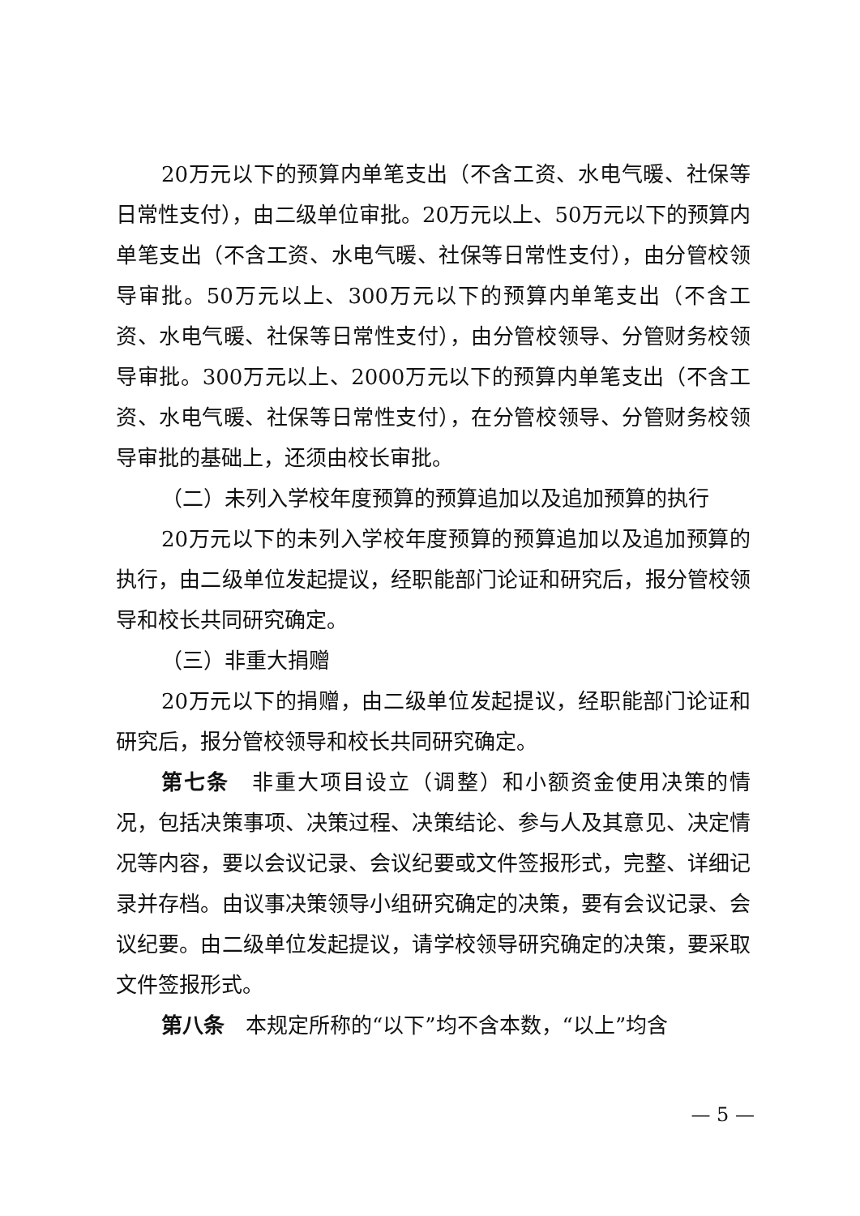20万元以下的预算内单笔支出（不含工资、水电气暖、社保等日常性支付），由二级单位审批。20万元以上、50万元以下的预算内单笔支出（不含工资、水电气暖、社保等日常性支付），由分管校领导审批。50万元以上、300万元以下的预算内单笔支出（不含工资、水电气暖、社保等日常性支付），由分管校领导、分管财务校领导审批。300万元以上、2000万元以下的预算内单笔支出（不含工资、水电气暖、社保等日常性支付），在分管校领导、分管财务校领导审批的基础上，还须由校长审批。
（二）未列入学校年度预算的预算追加以及追加预算的执行
20万元以下的未列入学校年度预算的预算追加以及追加预算的执行，由二级单位发起提议，经职能部门论证和研究后，报分管校领导和校长共同研究确定。
（三）非重大捐赠
20万元以下的捐赠，由二级单位发起提议，经职能部门论证和研究后，报分管校领导和校长共同研究确定。
第七条　非重大项目设立（调整）和小额资金使用决策的情况，包括决策事项、决策过程、决策结论、参与人及其意见、决定情况等内容，要以会议记录、会议纪要或文件签报形式，完整、详细记录并存档。由议事决策领导小组研究确定的决策，要有会议记录、会议纪要。由二级单位发起提议，请学校领导研究确定的决策，要采取文件签报形式。
第八条　本规定所称的“以下”均不含本数，“以上”均含
— 5 —